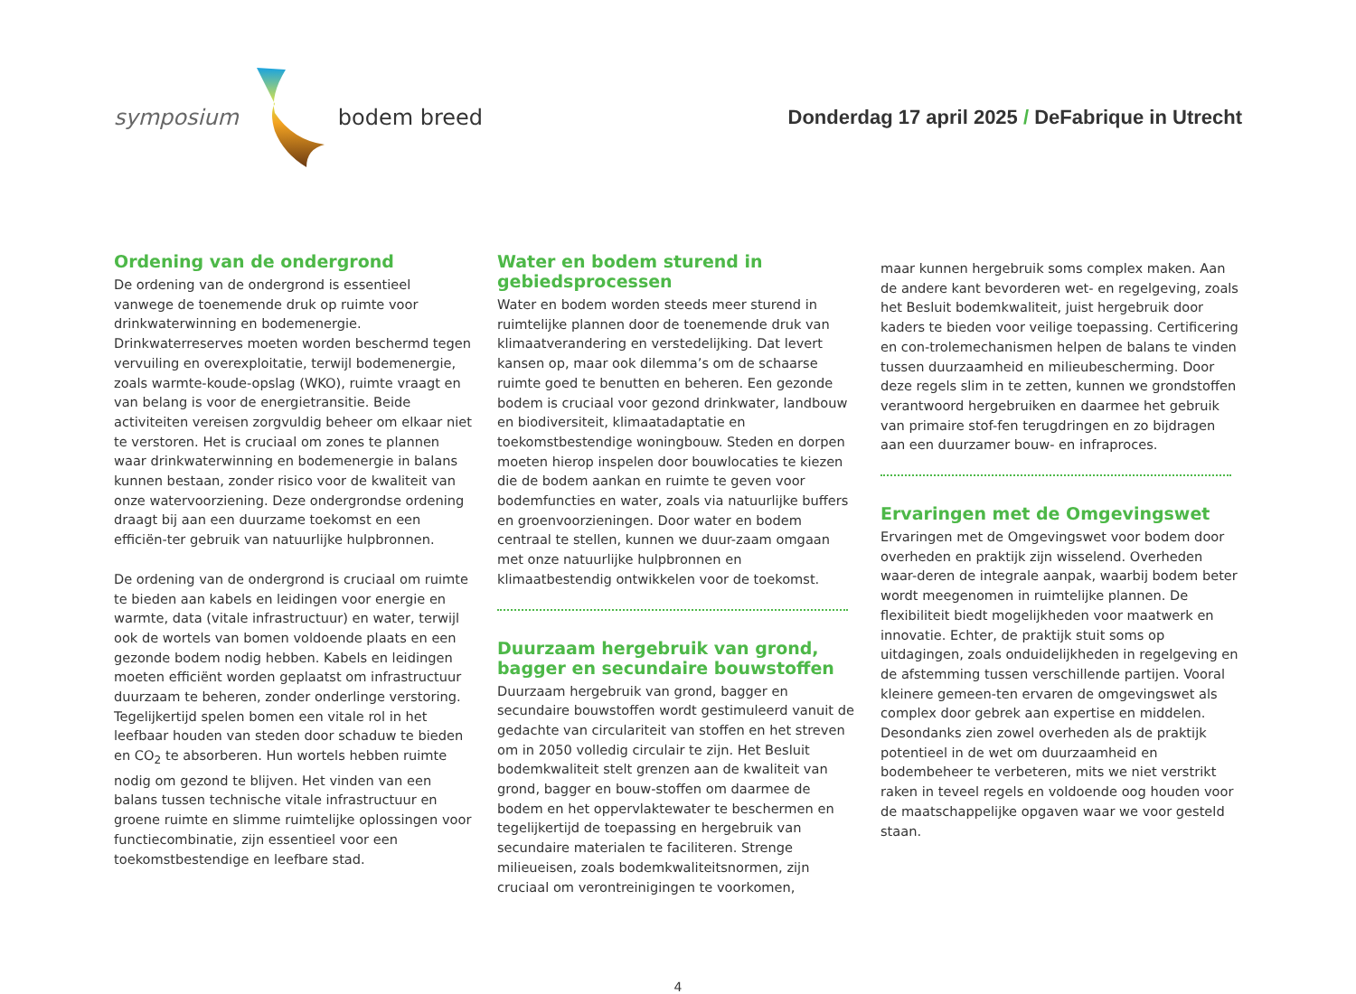symposium bodem breed
Donderdag 17 april 2025 / DeFabrique in Utrecht
Ordening van de ondergrond
De ordening van de ondergrond is essentieel vanwege de toenemende druk op ruimte voor drinkwaterwinning en bodemenergie. Drinkwaterreserves moeten worden beschermd tegen vervuiling en overexploitatie, terwijl bodemenergie, zoals warmte-koude-opslag (WKO), ruimte vraagt en van belang is voor de energietransitie. Beide activiteiten vereisen zorgvuldig beheer om elkaar niet te verstoren. Het is cruciaal om zones te plannen waar drinkwaterwinning en bodemenergie in balans kunnen bestaan, zonder risico voor de kwaliteit van onze watervoorziening. Deze ondergrondse ordening draagt bij aan een duurzame toekomst en een efficiën-ter gebruik van natuurlijke hulpbronnen.
De ordening van de ondergrond is cruciaal om ruimte te bieden aan kabels en leidingen voor energie en warmte, data (vitale infrastructuur) en water, terwijl ook de wortels van bomen voldoende plaats en een gezonde bodem nodig hebben. Kabels en leidingen moeten efficiënt worden geplaatst om infrastructuur duurzaam te beheren, zonder onderlinge verstoring. Tegelijkertijd spelen bomen een vitale rol in het leefbaar houden van steden door schaduw te bieden en CO<sub>2</sub> te absorberen. Hun wortels hebben ruimte nodig om gezond te blijven. Het vinden van een balans tussen technische vitale infrastructuur en groene ruimte en slimme ruimtelijke oplossingen voor functiecombinatie, zijn essentieel voor een toekomstbestendige en leefbare stad.
Water en bodem sturend in gebiedsprocessen
Water en bodem worden steeds meer sturend in ruimtelijke plannen door de toenemende druk van klimaatverandering en verstedelijking. Dat levert kansen op, maar ook dilemma’s om de schaarse ruimte goed te benutten en beheren. Een gezonde bodem is cruciaal voor gezond drinkwater, landbouw en biodiversiteit, klimaatadaptatie en toekomstbestendige woningbouw. Steden en dorpen moeten hierop inspelen door bouwlocaties te kiezen die de bodem aankan en ruimte te geven voor bodemfuncties en water, zoals via natuurlijke buffers en groenvoorzieningen. Door water en bodem centraal te stellen, kunnen we duur-zaam omgaan met onze natuurlijke hulpbronnen en klimaatbestendig ontwikkelen voor de toekomst.
Duurzaam hergebruik van grond, bagger en secundaire bouwstoffen
Duurzaam hergebruik van grond, bagger en secundaire bouwstoffen wordt gestimuleerd vanuit de gedachte van circulariteit van stoffen en het streven om in 2050 volledig circulair te zijn. Het Besluit bodemkwaliteit stelt grenzen aan de kwaliteit van grond, bagger en bouw-stoffen om daarmee de bodem en het oppervlaktewater te beschermen en tegelijkertijd de toepassing en hergebruik van secundaire materialen te faciliteren. Strenge milieueisen, zoals bodemkwaliteitsnormen, zijn cruciaal om verontreinigingen te voorkomen,
maar kunnen hergebruik soms complex maken. Aan de andere kant bevorderen wet- en regelgeving, zoals het Besluit bodemkwaliteit, juist hergebruik door kaders te bieden voor veilige toepassing. Certificering en con-trolemechanismen helpen de balans te vinden tussen duurzaamheid en milieubescherming. Door deze regels slim in te zetten, kunnen we grondstoffen verantwoord hergebruiken en daarmee het gebruik van primaire stof-fen terugdringen en zo bijdragen aan een duurzamer bouw- en infraproces.
Ervaringen met de Omgevingswet
Ervaringen met de Omgevingswet voor bodem door overheden en praktijk zijn wisselend. Overheden waar-deren de integrale aanpak, waarbij bodem beter wordt meegenomen in ruimtelijke plannen. De flexibiliteit biedt mogelijkheden voor maatwerk en innovatie. Echter, de praktijk stuit soms op uitdagingen, zoals onduidelijkheden in regelgeving en de afstemming tussen verschillende partijen. Vooral kleinere gemeen-ten ervaren de omgevingswet als complex door gebrek aan expertise en middelen. Desondanks zien zowel overheden als de praktijk potentieel in de wet om duurzaamheid en bodembeheer te verbeteren, mits we niet verstrikt raken in teveel regels en voldoende oog houden voor de maatschappelijke opgaven waar we voor gesteld staan.
4